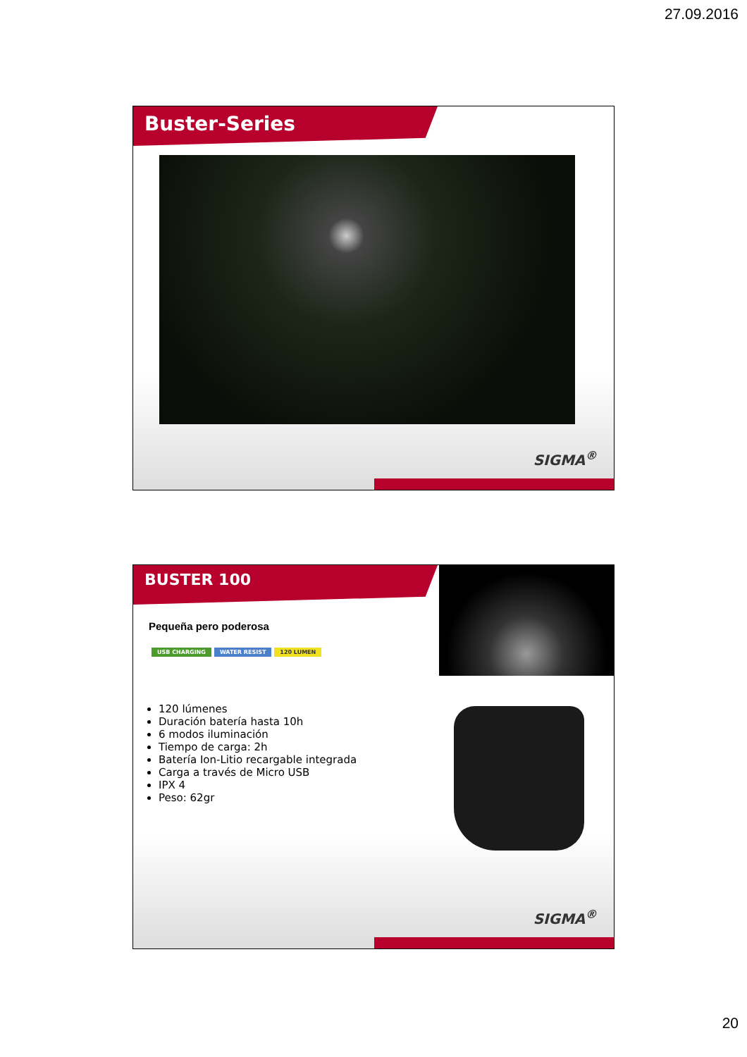27.09.2016
Buster-Series
SIGMA<sup>®</sup>
BUSTER 100
Pequeña pero poderosa
USB CHARGING WATER RESIST 120 LUMEN
120 lúmenes
Duración batería hasta 10h
6 modos iluminación
Tiempo de carga: 2h
Batería Ion-Litio recargable integrada
Carga a través de Micro USB
IPX 4
Peso: 62gr
SIGMA<sup>®</sup>
20